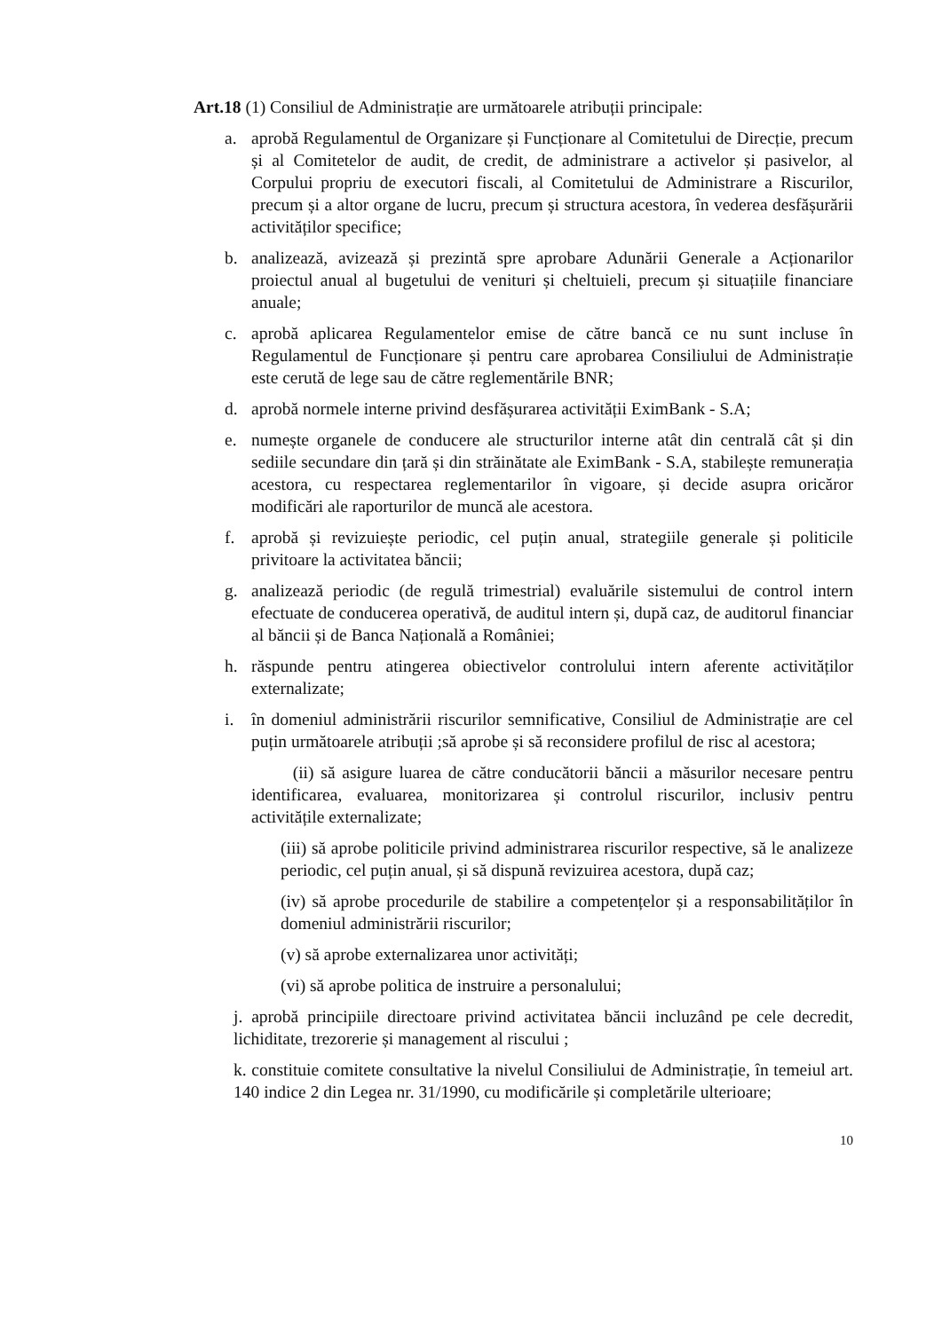Art.18 (1) Consiliul de Administrație are următoarele atribuții principale:
a. aprobă Regulamentul de Organizare și Funcționare al Comitetului de Direcție, precum și al Comitetelor de audit, de credit, de administrare a activelor și pasivelor, al Corpului propriu de executori fiscali, al Comitetului de Administrare a Riscurilor, precum și a altor organe de lucru, precum și structura acestora, în vederea desfășurării activităților specifice;
b. analizează, avizează și prezintă spre aprobare Adunării Generale a Acționarilor proiectul anual al bugetului de venituri și cheltuieli, precum și situațiile financiare anuale;
c. aprobă aplicarea Regulamentelor emise de către bancă ce nu sunt incluse în Regulamentul de Funcționare și pentru care aprobarea Consiliului de Administrație este cerută de lege sau de către reglementările BNR;
d. aprobă normele interne privind desfășurarea activității EximBank - S.A;
e. numește organele de conducere ale structurilor interne atât din centrală cât și din sediile secundare din țară și din străinătate ale EximBank - S.A, stabilește remunerația acestora, cu respectarea reglementarilor în vigoare, și decide asupra oricăror modificări ale raporturilor de muncă ale acestora.
f. aprobă și revizuiește periodic, cel puțin anual, strategiile generale și politicile privitoare la activitatea băncii;
g. analizează periodic (de regulă trimestrial) evaluările sistemului de control intern efectuate de conducerea operativă, de auditul intern și, după caz, de auditorul financiar al băncii și de Banca Națională a României;
h. răspunde pentru atingerea obiectivelor controlului intern aferente activităților externalizate;
i. în domeniul administrării riscurilor semnificative, Consiliul de Administrație are cel puțin următoarele atribuții ;să aprobe și să reconsidere profilul de risc al acestora;
(ii) să asigure luarea de către conducătorii băncii a măsurilor necesare pentru identificarea, evaluarea, monitorizarea și controlul riscurilor, inclusiv pentru activitățile externalizate;
(iii) să aprobe politicile privind administrarea riscurilor respective, să le analizeze periodic, cel puțin anual, și să dispună revizuirea acestora, după caz;
(iv) să aprobe procedurile de stabilire a competențelor și a responsabilităților în domeniul administrării riscurilor;
(v) să aprobe externalizarea unor activități;
(vi) să aprobe politica de instruire a personalului;
j. aprobă principiile directoare privind activitatea băncii incluzând pe cele decredit, lichiditate, trezorerie și management al riscului ;
k. constituie comitete consultative la nivelul Consiliului de Administrație, în temeiul art. 140 indice 2 din Legea nr. 31/1990, cu modificările și completările ulterioare;
10